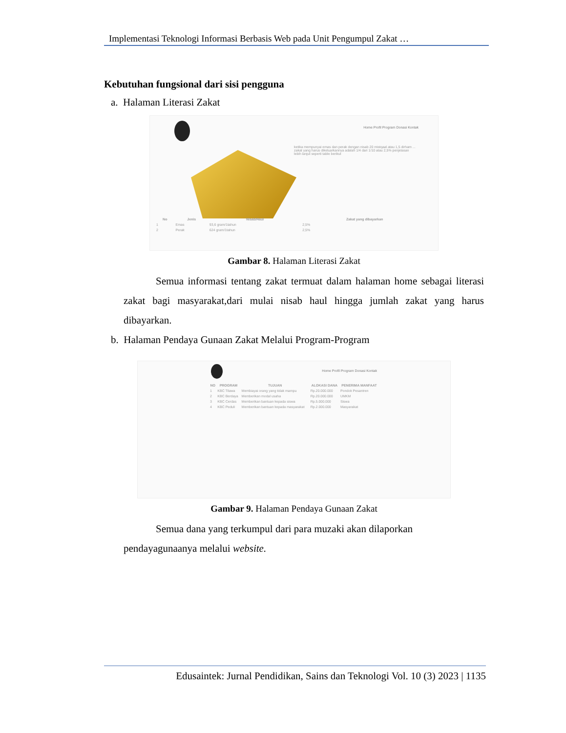Implementasi Teknologi Informasi Berbasis Web pada Unit Pengumpul Zakat …
Kebutuhan fungsional dari sisi pengguna
a. Halaman Literasi Zakat
Home Profil Program Donasi Kontak
ketika mempunyai emas dan perak dengan nisab 20 mistqaal atau 1,5 dirham ... zakat yang harus dikeluarkannya adalah 1/4 dari 1/10 atau 2,5% penjelasan lebih lanjut seperti table berikut
| No | Jenis | Nisab/Haul | Zakat yang dibayarkan |
| --- | --- | --- | --- |
| 1 | Emas | 93,6 gram/1tahun | 2,5% |
| 2 | Perak | 624 gram/1tahun | 2,5% |
Gambar 8. Halaman Literasi Zakat
Semua informasi tentang zakat termuat dalam halaman home sebagai literasi zakat bagi masyarakat,dari mulai nisab haul hingga jumlah zakat yang harus dibayarkan.
b. Halaman Pendaya Gunaan Zakat Melalui Program-Program
Home Profil Program Donasi Kontak
| NO | PROGRAM | TUJUAN | ALOKASI DANA | PENERIMA MANFAAT |
| --- | --- | --- | --- | --- |
| 1 | KBC Tilawa | Membiayai orang yang tidak mampu | Rp.20.000.000 | Pondok Pesantren |
| 2 | KBC Berdaya | Memberikan modal usaha | Rp.20.000.000 | UMKM |
| 3 | KBC Cerdas | Memberikan bantuan kepada siswa | Rp.5.000.000 | Siswa |
| 4 | KBC Peduli | Memberikan bantuan kepada masyarakat | Rp.2.000.000 | Masyarakat |
Gambar 9. Halaman Pendaya Gunaan Zakat
Semua dana yang terkumpul dari para muzaki akan dilaporkan
pendayagunaanya melalui website.
Edusaintek: Jurnal Pendidikan, Sains dan Teknologi Vol. 10 (3) 2023 | 1135